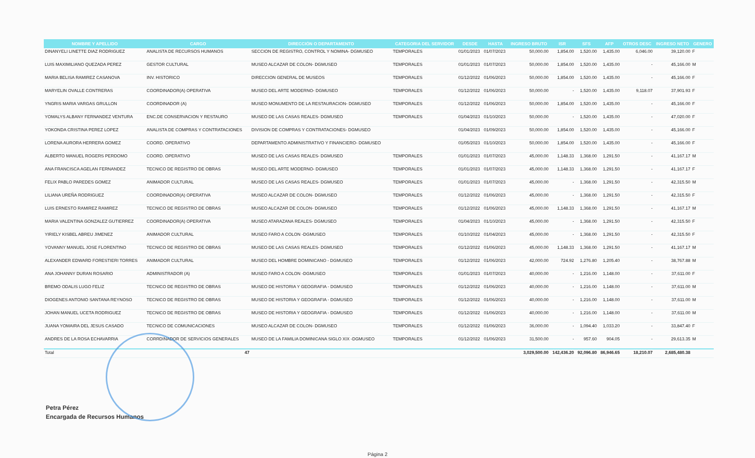| NOMBRE Y APELLIDO | CARGO | DIRECCIÓN O DEPARTAMENTO | CATEGORIA DEL SERVIDOR | DESDE | HASTA | INGRESO BRUTO | ISR | SFS | AFP | OTROS DESC | INGRESO NETO | GENERO |
| --- | --- | --- | --- | --- | --- | --- | --- | --- | --- | --- | --- | --- |
| DINANYELI LINETTE DIAZ RODRIGUEZ | ANALISTA DE RECURSOS HUMANOS | SECCION DE REGISTRO, CONTROL Y NOMINA- DGMUSEO | TEMPORALES | 01/01/2023 | 01/07/2023 | 50,000.00 | 1,854.00 | 1,520.00 | 1,435.00 | 6,046.00 | 39,120.00 | F |
| LUIS MAXIMILIANO QUEZADA PEREZ | GESTOR CULTURAL | MUSEO ALCAZAR DE COLON- DGMUSEO | TEMPORALES | 01/01/2023 | 01/07/2023 | 50,000.00 | 1,854.00 | 1,520.00 | 1,435.00 | - | 45,166.00 | M |
| MARIA BELISA RAMIREZ CASANOVA | INV. HISTORICO | DIRECCION GENERAL DE MUSEOS | TEMPORALES | 01/12/2022 | 01/06/2023 | 50,000.00 | 1,854.00 | 1,520.00 | 1,435.00 | - | 45,166.00 | F |
| MARYELIN OVALLE CONTRERAS | COORDINADOR(A) OPERATIVA | MUSEO DEL ARTE MODERNO- DGMUSEO | TEMPORALES | 01/12/2022 | 01/06/2023 | 50,000.00 | - | 1,520.00 | 1,435.00 | 9,118.07 | 37,901.93 | F |
| YNGRIS MARIA VARGAS GRULLON | COORDINADOR (A) | MUSEO MONUMENTO DE LA RESTAURACION- DGMUSEO | TEMPORALES | 01/12/2022 | 01/06/2023 | 50,000.00 | 1,854.00 | 1,520.00 | 1,435.00 | - | 45,166.00 | F |
| YOMALYS ALBANY FERNANDEZ VENTURA | ENC.DE CONSERVACION Y RESTAURO | MUSEO DE LAS CASAS REALES- DGMUSEO | TEMPORALES | 01/04/2023 | 01/10/2023 | 50,000.00 | - | 1,520.00 | 1,435.00 | - | 47,020.00 | F |
| YOKONDA CRISTINA PEREZ LOPEZ | ANALISTA DE COMPRAS Y CONTRATACIONES | DIVISION DE COMPRAS Y CONTRATACIONES- DGMUSEO | | 01/04/2023 | 01/09/2023 | 50,000.00 | 1,854.00 | 1,520.00 | 1,435.00 | - | 45,166.00 | F |
| LORENA AURORA HERRERA GOMEZ | COORD. OPERATIVO | DEPARTAMENTO ADMINISTRATIVO Y FINANCIERO- DGMUSEO | | 01/05/2023 | 01/10/2023 | 50,000.00 | 1,854.00 | 1,520.00 | 1,435.00 | - | 45,166.00 | F |
| ALBERTO MANUEL ROGERS PERDOMO | COORD. OPERATIVO | MUSEO DE LAS CASAS REALES- DGMUSEO | TEMPORALES | 01/01/2023 | 01/07/2023 | 45,000.00 | 1,148.33 | 1,368.00 | 1,291.50 | - | 41,167.17 | M |
| ANA FRANCISCA AGELAN FERNANDEZ | TECNICO DE REGISTRO DE OBRAS | MUSEO DEL ARTE MODERNO- DGMUSEO | TEMPORALES | 01/01/2023 | 01/07/2023 | 45,000.00 | 1,148.33 | 1,368.00 | 1,291.50 | - | 41,167.17 | F |
| FELIX PABLO PAREDES GOMEZ | ANIMADOR CULTURAL | MUSEO DE LAS CASAS REALES- DGMUSEO | TEMPORALES | 01/01/2023 | 01/07/2023 | 45,000.00 | - | 1,368.00 | 1,291.50 | - | 42,315.50 | M |
| LILIANA UREÑA RODRIGUEZ | COORDINADOR(A) OPERATIVA | MUSEO ALCAZAR DE COLON- DGMUSEO | TEMPORALES | 01/12/2022 | 01/06/2023 | 45,000.00 | - | 1,368.00 | 1,291.50 | - | 42,315.50 | F |
| LUIS ERNESTO RAMIREZ RAMIREZ | TECNICO DE REGISTRO DE OBRAS | MUSEO ALCAZAR DE COLON- DGMUSEO | TEMPORALES | 01/12/2022 | 01/06/2023 | 45,000.00 | 1,148.33 | 1,368.00 | 1,291.50 | - | 41,167.17 | M |
| MARIA VALENTINA GONZALEZ GUTIERREZ | COORDINADOR(A) OPERATIVA | MUSEO ATARAZANA REALES- DGMUSEO | TEMPORALES | 01/04/2023 | 01/10/2023 | 45,000.00 | - | 1,368.00 | 1,291.50 | - | 42,315.50 | F |
| YIRIELY KISBEL ABREU JIMENEZ | ANIMADOR CULTURAL | MUSEO FARO A COLON -DGMUSEO | TEMPORALES | 01/10/2022 | 01/04/2023 | 45,000.00 | - | 1,368.00 | 1,291.50 | - | 42,315.50 | F |
| YOVANNY MANUEL JOSE FLORENTINO | TECNICO DE REGISTRO DE OBRAS | MUSEO DE LAS CASAS REALES- DGMUSEO | TEMPORALES | 01/12/2022 | 01/06/2023 | 45,000.00 | 1,148.33 | 1,368.00 | 1,291.50 | - | 41,167.17 | M |
| ALEXANDER EDWARD FORESTIERI TORRES | ANIMADOR CULTURAL | MUSEO DEL HOMBRE DOMINICANO - DGMUSEO | TEMPORALES | 01/12/2022 | 01/06/2023 | 42,000.00 | 724.92 | 1,276.80 | 1,205.40 | - | 38,767.88 | M |
| ANA JOHANNY DURAN ROSARIO | ADMINISTRADOR (A) | MUSEO FARO A COLON -DGMUSEO | TEMPORALES | 01/01/2023 | 01/07/2023 | 40,000.00 | - | 1,216.00 | 1,148.00 | - | 37,611.00 | F |
| BREMO ODALIS LUGO FELIZ | TECNICO DE REGISTRO DE OBRAS | MUSEO DE HISTORIA Y GEOGRAFIA - DGMUSEO | TEMPORALES | 01/12/2022 | 01/06/2023 | 40,000.00 | - | 1,216.00 | 1,148.00 | - | 37,611.00 | M |
| DIOGENES ANTONIO SANTANA REYNOSO | TECNICO DE REGISTRO DE OBRAS | MUSEO DE HISTORIA Y GEOGRAFIA - DGMUSEO | TEMPORALES | 01/12/2022 | 01/06/2023 | 40,000.00 | - | 1,216.00 | 1,148.00 | - | 37,611.00 | M |
| JOHAN MANUEL UCETA RODRIGUEZ | TECNICO DE REGISTRO DE OBRAS | MUSEO DE HISTORIA Y GEOGRAFIA - DGMUSEO | TEMPORALES | 01/12/2022 | 01/06/2023 | 40,000.00 | - | 1,216.00 | 1,148.00 | - | 37,611.00 | M |
| JUANA YOMAIRA DEL JESUS CASADO | TECNICO DE COMUNICACIONES | MUSEO ALCAZAR DE COLON- DGMUSEO | TEMPORALES | 01/12/2022 | 01/06/2023 | 36,000.00 | - | 1,094.40 | 1,033.20 | - | 33,847.40 | F |
| ANDRES DE LA ROSA ECHAVARRIA | CORRDINADOR DE SERVICIOS GENERALES | MUSEO DE LA FAMILIA DOMINICANA SIGLO XIX -DGMUSEO | TEMPORALES | 01/12/2022 | 01/06/2023 | 31,500.00 | - | 957.60 | 904.05 | - | 29,613.35 | M |
| Total | 47 | | | | | 3,029,500.00 | 142,436.20 | 92,096.80 | 86,946.65 | 18,210.07 | 2,685,480.38 | |
Petra Pérez
Encargada de Recursos Humanos
Página 2